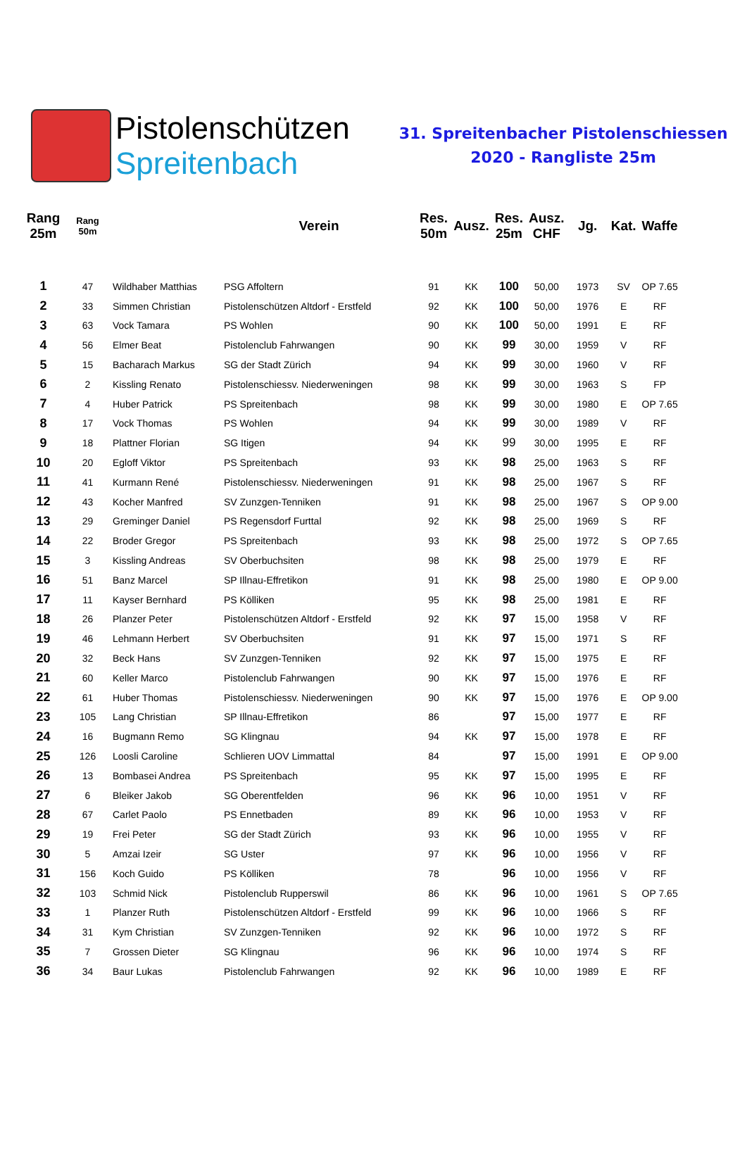Pistolenschützen
Spreitenbach
31. Spreitenbacher Pistolenschiessen
2020 - Rangliste 25m
| Rang 25m | Rang 50m | | Verein | Res. 50m | Ausz. | Res. 25m | Ausz. CHF | Jg. | Kat. | Waffe |
| --- | --- | --- | --- | --- | --- | --- | --- | --- | --- | --- |
| 1 | 47 | Wildhaber Matthias | PSG Affoltern | 91 | KK | 100 | 50,00 | 1973 | SV | OP 7.65 |
| 2 | 33 | Simmen Christian | Pistolenschützen Altdorf - Erstfeld | 92 | KK | 100 | 50,00 | 1976 | E | RF |
| 3 | 63 | Vock Tamara | PS Wohlen | 90 | KK | 100 | 50,00 | 1991 | E | RF |
| 4 | 56 | Elmer Beat | Pistolenclub Fahrwangen | 90 | KK | 99 | 30,00 | 1959 | V | RF |
| 5 | 15 | Bacharach Markus | SG der Stadt Zürich | 94 | KK | 99 | 30,00 | 1960 | V | RF |
| 6 | 2 | Kissling Renato | Pistolenschiessv. Niederweningen | 98 | KK | 99 | 30,00 | 1963 | S | FP |
| 7 | 4 | Huber Patrick | PS Spreitenbach | 98 | KK | 99 | 30,00 | 1980 | E | OP 7.65 |
| 8 | 17 | Vock Thomas | PS Wohlen | 94 | KK | 99 | 30,00 | 1989 | V | RF |
| 9 | 18 | Plattner Florian | SG Itigen | 94 | KK | 99 | 30,00 | 1995 | E | RF |
| 10 | 20 | Egloff Viktor | PS Spreitenbach | 93 | KK | 98 | 25,00 | 1963 | S | RF |
| 11 | 41 | Kurmann René | Pistolenschiessv. Niederweningen | 91 | KK | 98 | 25,00 | 1967 | S | RF |
| 12 | 43 | Kocher Manfred | SV Zunzgen-Tenniken | 91 | KK | 98 | 25,00 | 1967 | S | OP 9.00 |
| 13 | 29 | Greminger Daniel | PS Regensdorf Furttal | 92 | KK | 98 | 25,00 | 1969 | S | RF |
| 14 | 22 | Broder Gregor | PS Spreitenbach | 93 | KK | 98 | 25,00 | 1972 | S | OP 7.65 |
| 15 | 3 | Kissling Andreas | SV Oberbuchsiten | 98 | KK | 98 | 25,00 | 1979 | E | RF |
| 16 | 51 | Banz Marcel | SP Illnau-Effretikon | 91 | KK | 98 | 25,00 | 1980 | E | OP 9.00 |
| 17 | 11 | Kayser Bernhard | PS Kölliken | 95 | KK | 98 | 25,00 | 1981 | E | RF |
| 18 | 26 | Planzer Peter | Pistolenschützen Altdorf - Erstfeld | 92 | KK | 97 | 15,00 | 1958 | V | RF |
| 19 | 46 | Lehmann Herbert | SV Oberbuchsiten | 91 | KK | 97 | 15,00 | 1971 | S | RF |
| 20 | 32 | Beck Hans | SV Zunzgen-Tenniken | 92 | KK | 97 | 15,00 | 1975 | E | RF |
| 21 | 60 | Keller Marco | Pistolenclub Fahrwangen | 90 | KK | 97 | 15,00 | 1976 | E | RF |
| 22 | 61 | Huber Thomas | Pistolenschiessv. Niederweningen | 90 | KK | 97 | 15,00 | 1976 | E | OP 9.00 |
| 23 | 105 | Lang Christian | SP Illnau-Effretikon | 86 | | 97 | 15,00 | 1977 | E | RF |
| 24 | 16 | Bugmann Remo | SG Klingnau | 94 | KK | 97 | 15,00 | 1978 | E | RF |
| 25 | 126 | Loosli Caroline | Schlieren UOV Limmattal | 84 | | 97 | 15,00 | 1991 | E | OP 9.00 |
| 26 | 13 | Bombasei Andrea | PS Spreitenbach | 95 | KK | 97 | 15,00 | 1995 | E | RF |
| 27 | 6 | Bleiker Jakob | SG Oberentfelden | 96 | KK | 96 | 10,00 | 1951 | V | RF |
| 28 | 67 | Carlet Paolo | PS Ennetbaden | 89 | KK | 96 | 10,00 | 1953 | V | RF |
| 29 | 19 | Frei Peter | SG der Stadt Zürich | 93 | KK | 96 | 10,00 | 1955 | V | RF |
| 30 | 5 | Amzai Izeir | SG Uster | 97 | KK | 96 | 10,00 | 1956 | V | RF |
| 31 | 156 | Koch Guido | PS Kölliken | 78 | | 96 | 10,00 | 1956 | V | RF |
| 32 | 103 | Schmid Nick | Pistolenclub Rupperswil | 86 | KK | 96 | 10,00 | 1961 | S | OP 7.65 |
| 33 | 1 | Planzer Ruth | Pistolenschützen Altdorf - Erstfeld | 99 | KK | 96 | 10,00 | 1966 | S | RF |
| 34 | 31 | Kym Christian | SV Zunzgen-Tenniken | 92 | KK | 96 | 10,00 | 1972 | S | RF |
| 35 | 7 | Grossen Dieter | SG Klingnau | 96 | KK | 96 | 10,00 | 1974 | S | RF |
| 36 | 34 | Baur Lukas | Pistolenclub Fahrwangen | 92 | KK | 96 | 10,00 | 1989 | E | RF |